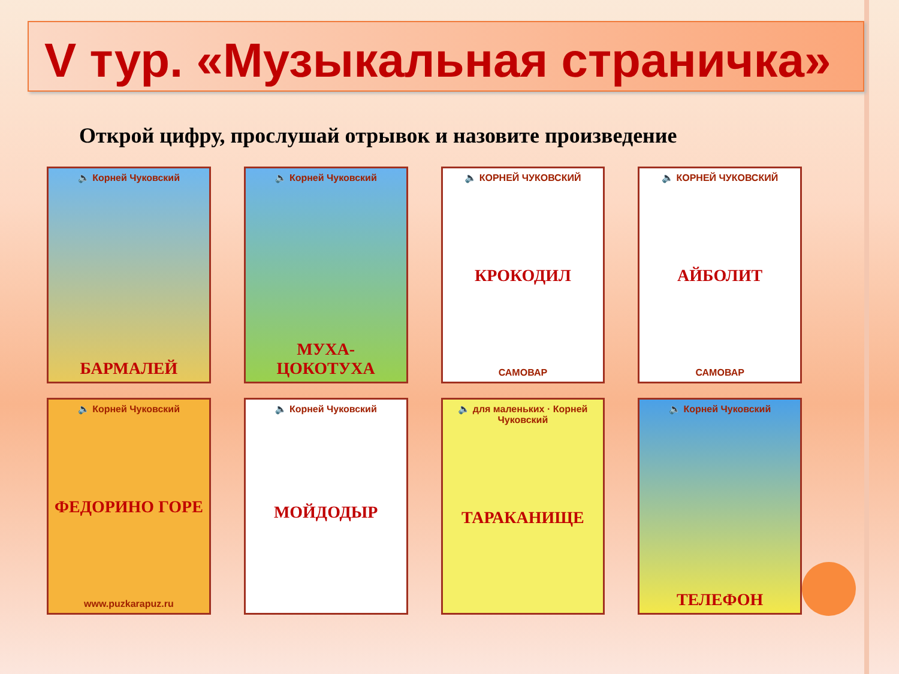V тур. «Музыкальная страничка»
Открой цифру, прослушай отрывок и назовите произведение
🔈 Корней Чуковский
БАРМАЛЕЙ
🔈 Корней Чуковский
МУХА-ЦОКОТУХА
🔈 КОРНЕЙ ЧУКОВСКИЙ
КРОКОДИЛ
САМОВАР
🔈 КОРНЕЙ ЧУКОВСКИЙ
АЙБОЛИТ
САМОВАР
🔈 Корней Чуковский
ФЕДОРИНО ГОРЕ
www.puzkarapuz.ru
🔈 Корней Чуковский
МОЙДОДЫР
🔈 для маленьких · Корней Чуковский
ТАРАКАНИЩЕ
🔈 Корней Чуковский
ТЕЛЕФОН